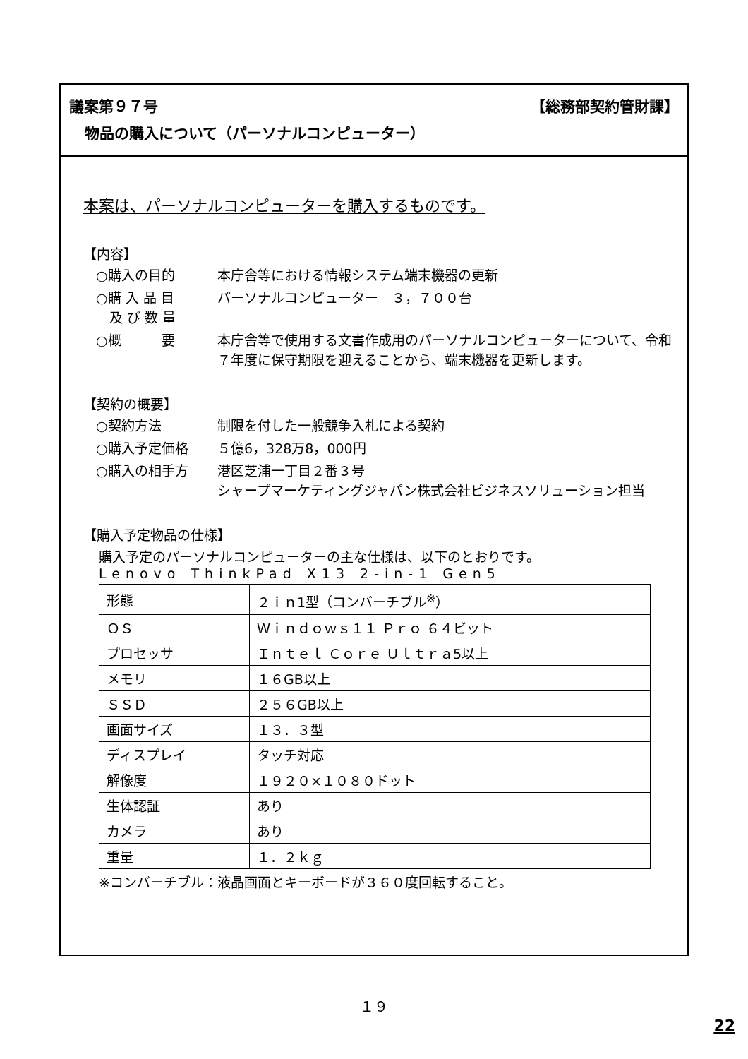議案第９７号 【総務部契約管財課】
物品の購入について（パーソナルコンピューター）
本案は、パーソナルコンピューターを購入するものです。
【内容】
○購入の目的
本庁舎等における情報システム端末機器の更新
○購 入 品 目
　及 び 数 量
パーソナルコンピューター　３，７００台
○概　　　要
本庁舎等で使用する文書作成用のパーソナルコンピューターについて、令和７年度に保守期限を迎えることから、端末機器を更新します。
【契約の概要】
○契約方法
制限を付した一般競争入札による契約
○購入予定価格
５億6，328万8，000円
○購入の相手方
港区芝浦一丁目２番３号
シャープマーケティングジャパン株式会社ビジネスソリューション担当
【購入予定物品の仕様】
購入予定のパーソナルコンピューターの主な仕様は、以下のとおりです。
Lenovo ThinkPad X13 2-in-1 Gen5
| 形態 | ２ｉｎ1型（コンバーチブル<sup>※</sup>） |
| ＯＳ | Ｗｉｎｄｏｗｓ１１ Ｐｒｏ ６４ビット |
| プロセッサ | Ｉｎｔｅｌ Ｃｏｒｅ Ｕｌｔｒａ5以上 |
| メモリ | １６GB以上 |
| ＳＳＤ | ２５６GB以上 |
| 画面サイズ | １３．３型 |
| ディスプレイ | タッチ対応 |
| 解像度 | １９２０×１０８０ドット |
| 生体認証 | あり |
| カメラ | あり |
| 重量 | １．２ｋｇ |
※コンバーチブル：液晶画面とキーボードが３６０度回転すること。
１９
22